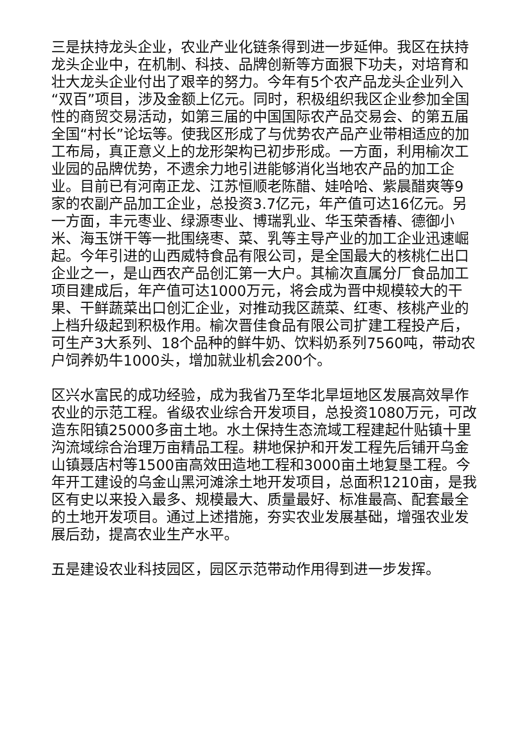三是扶持龙头企业，农业产业化链条得到进一步延伸。我区在扶持龙头企业中，在机制、科技、品牌创新等方面狠下功夫，对培育和壮大龙头企业付出了艰辛的努力。今年有5个农产品龙头企业列入“双百”项目，涉及金额上亿元。同时，积极组织我区企业参加全国性的商贸交易活动，如第三届的中国国际农产品交易会、的第五届全国“村长”论坛等。使我区形成了与优势农产品产业带相适应的加工布局，真正意义上的龙形架构已初步形成。一方面，利用榆次工业园的品牌优势，不遗余力地引进能够消化当地农产品的加工企业。目前已有河南正龙、江苏恒顺老陈醋、娃哈哈、紫晨醋爽等9家的农副产品加工企业，总投资3.7亿元，年产值可达16亿元。另一方面，丰元枣业、绿源枣业、博瑞乳业、华玉荣香椿、德御小米、海玉饼干等一批围绕枣、菜、乳等主导产业的加工企业迅速崛起。今年引进的山西威特食品有限公司，是全国最大的核桃仁出口企业之一，是山西农产品创汇第一大户。其榆次直属分厂食品加工项目建成后，年产值可达1000万元，将会成为晋中规模较大的干果、干鲜蔬菜出口创汇企业，对推动我区蔬菜、红枣、核桃产业的上档升级起到积极作用。榆次晋佳食品有限公司扩建工程投产后，可生产3大系列、18个品种的鲜牛奶、饮料奶系列7560吨，带动农户饲养奶牛1000头，增加就业机会200个。
区兴水富民的成功经验，成为我省乃至华北旱垣地区发展高效旱作农业的示范工程。省级农业综合开发项目，总投资1080万元，可改造东阳镇25000多亩土地。水土保持生态流域工程建起什贴镇十里沟流域综合治理万亩精品工程。耕地保护和开发工程先后铺开乌金山镇聂店村等1500亩高效田造地工程和3000亩土地复垦工程。今年开工建设的乌金山黑河滩涂土地开发项目，总面积1210亩，是我区有史以来投入最多、规模最大、质量最好、标准最高、配套最全的土地开发项目。通过上述措施，夯实农业发展基础，增强农业发展后劲，提高农业生产水平。
五是建设农业科技园区，园区示范带动作用得到进一步发挥。